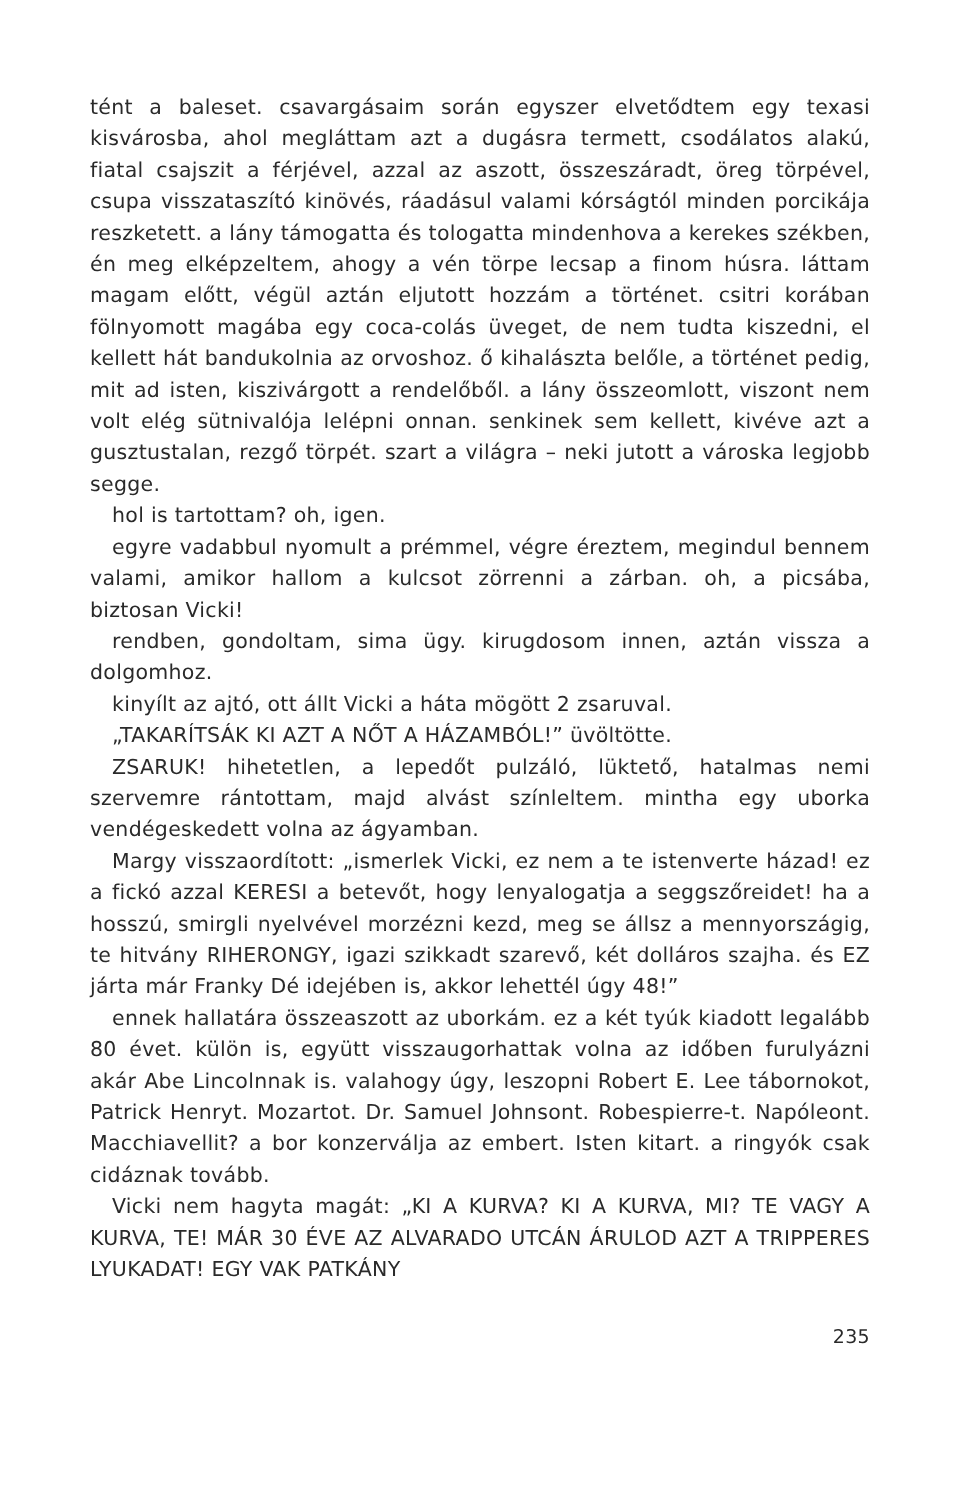tént a baleset. csavargásaim során egyszer elvetődtem egy texasi kisvárosba, ahol megláttam azt a dugásra termett, csodálatos alakú, fiatal csajszit a férjével, azzal az aszott, összeszáradt, öreg törpével, csupa visszataszító kinövés, ráadásul valami kórságtól minden porcikája reszketett. a lány támogatta és tologatta mindenhova a kerekes székben, én meg elképzeltem, ahogy a vén törpe lecsap a finom húsra. láttam magam előtt, végül aztán eljutott hozzám a történet. csitri korában fölnyomott magába egy coca-colás üveget, de nem tudta kiszedni, el kellett hát bandukolnia az orvoshoz. ő kihalászta belőle, a történet pedig, mit ad isten, kiszivárgott a rendelőből. a lány összeomlott, viszont nem volt elég sütnivalója lelépni onnan. senkinek sem kellett, kivéve azt a gusztustalan, rezgő törpét. szart a világra – neki jutott a városka legjobb segge.
hol is tartottam? oh, igen.
egyre vadabbul nyomult a prémmel, végre éreztem, megindul bennem valami, amikor hallom a kulcsot zörrenni a zárban. oh, a picsába, biztosan Vicki!
rendben, gondoltam, sima ügy. kirugdosom innen, aztán vissza a dolgomhoz.
kinyílt az ajtó, ott állt Vicki a háta mögött 2 zsaruval.
„TAKARÍTSÁK KI AZT A NŐT A HÁZAMBÓL!” üvöltötte.
ZSARUK! hihetetlen, a lepedőt pulzáló, lüktető, hatalmas nemi szervemre rántottam, majd alvást színleltem. mintha egy uborka vendégeskedett volna az ágyamban.
Margy visszaordított: „ismerlek Vicki, ez nem a te istenverte házad! ez a fickó azzal KERESI a betevőt, hogy lenyalogatja a seggszőreidet! ha a hosszú, smirgli nyelvével morzézni kezd, meg se állsz a mennyországig, te hitvány RIHERONGY, igazi szikkadt szarevő, két dolláros szajha. és EZ járta már Franky Dé idejében is, akkor lehettél úgy 48!”
ennek hallatára összeaszott az uborkám. ez a két tyúk kiadott legalább 80 évet. külön is, együtt visszaugorhattak volna az időben furulyázni akár Abe Lincolnnak is. valahogy úgy, leszopni Robert E. Lee tábornokot, Patrick Henryt. Mozartot. Dr. Samuel Johnsont. Robespierre-t. Napóleont. Macchiavellit? a bor konzerválja az embert. Isten kitart. a ringyók csak cidáznak tovább.
Vicki nem hagyta magát: „KI A KURVA? KI A KURVA, MI? TE VAGY A KURVA, TE! MÁR 30 ÉVE AZ ALVARADO UTCÁN ÁRULOD AZT A TRIPPERES LYUKADAT! EGY VAK PATKÁNY
235